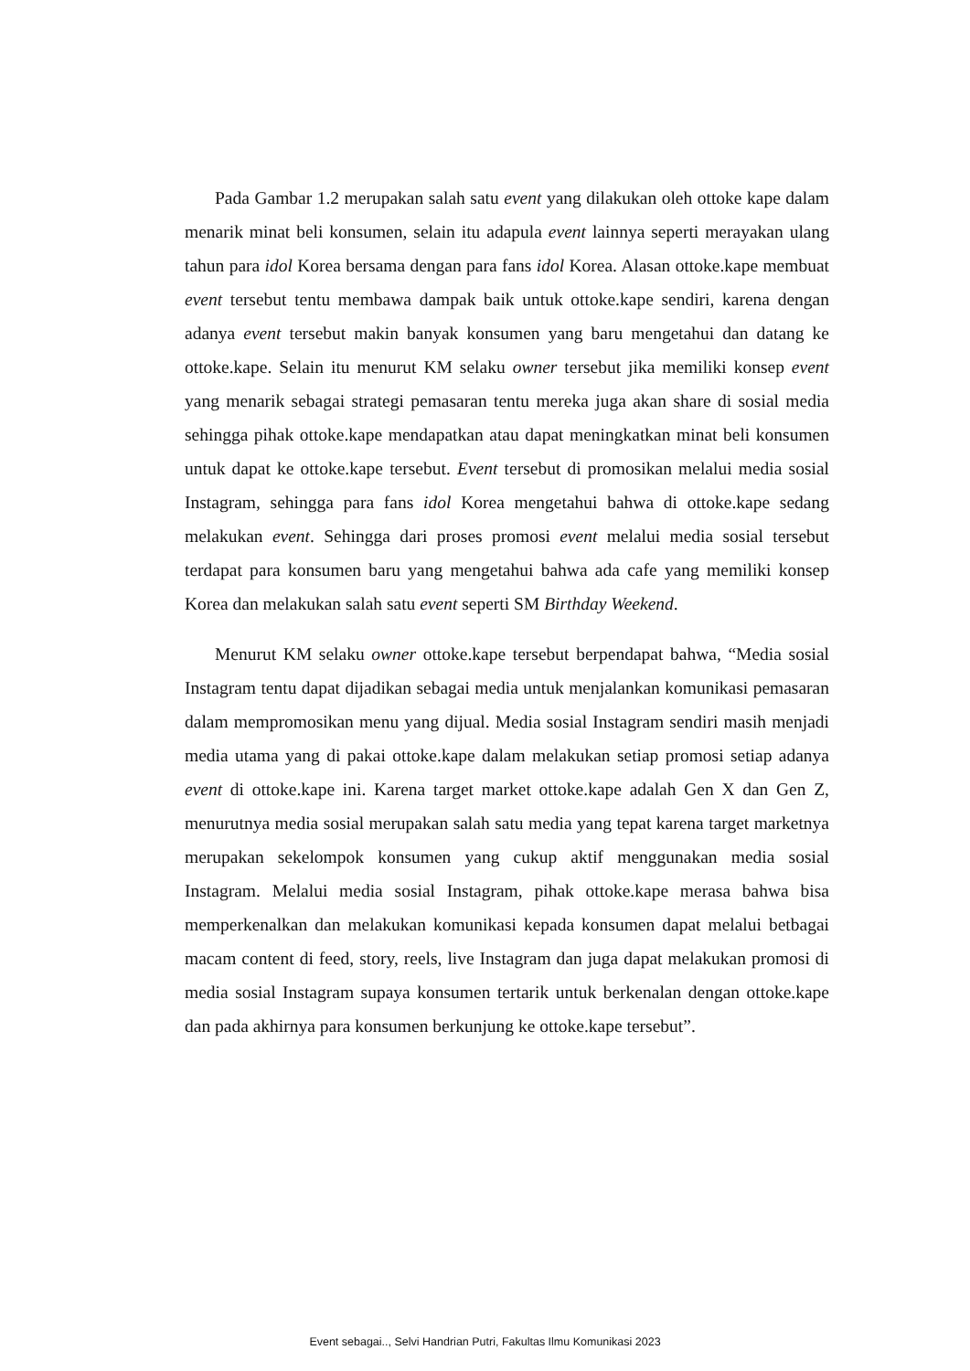Pada Gambar 1.2 merupakan salah satu event yang dilakukan oleh ottoke kape dalam menarik minat beli konsumen, selain itu adapula event lainnya seperti merayakan ulang tahun para idol Korea bersama dengan para fans idol Korea. Alasan ottoke.kape membuat event tersebut tentu membawa dampak baik untuk ottoke.kape sendiri, karena dengan adanya event tersebut makin banyak konsumen yang baru mengetahui dan datang ke ottoke.kape. Selain itu menurut KM selaku owner tersebut jika memiliki konsep event yang menarik sebagai strategi pemasaran tentu mereka juga akan share di sosial media sehingga pihak ottoke.kape mendapatkan atau dapat meningkatkan minat beli konsumen untuk dapat ke ottoke.kape tersebut. Event tersebut di promosikan melalui media sosial Instagram, sehingga para fans idol Korea mengetahui bahwa di ottoke.kape sedang melakukan event. Sehingga dari proses promosi event melalui media sosial tersebut terdapat para konsumen baru yang mengetahui bahwa ada cafe yang memiliki konsep Korea dan melakukan salah satu event seperti SM Birthday Weekend.
Menurut KM selaku owner ottoke.kape tersebut berpendapat bahwa, “Media sosial Instagram tentu dapat dijadikan sebagai media untuk menjalankan komunikasi pemasaran dalam mempromosikan menu yang dijual. Media sosial Instagram sendiri masih menjadi media utama yang di pakai ottoke.kape dalam melakukan setiap promosi setiap adanya event di ottoke.kape ini. Karena target market ottoke.kape adalah Gen X dan Gen Z, menurutnya media sosial merupakan salah satu media yang tepat karena target marketnya merupakan sekelompok konsumen yang cukup aktif menggunakan media sosial Instagram. Melalui media sosial Instagram, pihak ottoke.kape merasa bahwa bisa memperkenalkan dan melakukan komunikasi kepada konsumen dapat melalui betbagai macam content di feed, story, reels, live Instagram dan juga dapat melakukan promosi di media sosial Instagram supaya konsumen tertarik untuk berkenalan dengan ottoke.kape dan pada akhirnya para konsumen berkunjung ke ottoke.kape tersebut”.
Event sebagai.., Selvi Handrian Putri, Fakultas Ilmu Komunikasi 2023